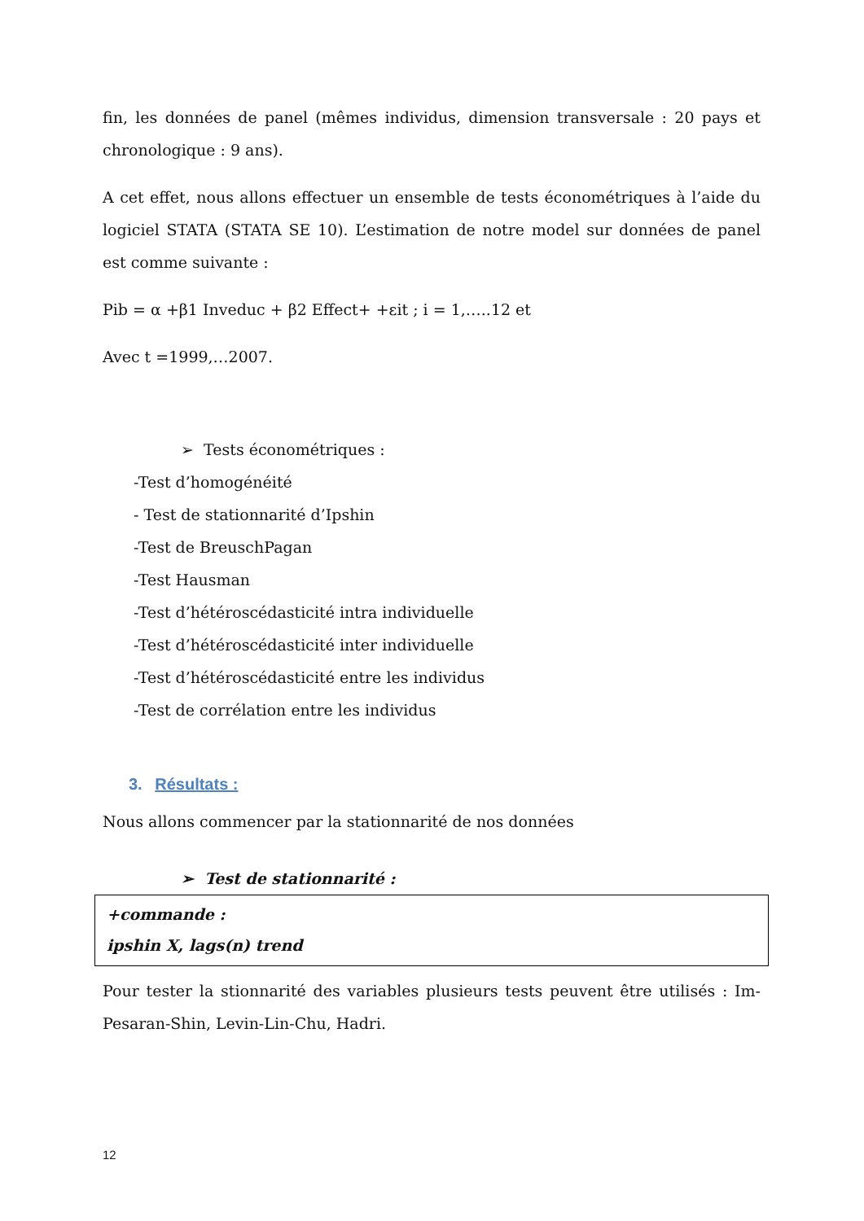fin, les données de panel (mêmes individus, dimension transversale : 20 pays et chronologique : 9 ans).
A cet effet, nous allons effectuer un ensemble de tests économétriques à l’aide du logiciel STATA (STATA SE 10). L’estimation de notre model sur données de panel est comme suivante :
Pib = α +β1 Inveduc + β2 Effect+ +εit ; i = 1,…..12 et
Avec t =1999,…2007.
➢ Tests économétriques :
-Test d’homogénéité
- Test de stationnarité d’Ipshin
-Test de BreuschPagan
-Test Hausman
-Test d’hétéroscédasticité intra individuelle
-Test d’hétéroscédasticité inter individuelle
-Test d’hétéroscédasticité entre les individus
-Test de corrélation entre les individus
3. Résultats :
Nous allons commencer par la stationnarité de nos données
➢ Test de stationnarité :
+commande :
ipshin X, lags(n) trend
Pour tester la stionnarité des variables plusieurs tests peuvent être utilisés : Im-Pesaran-Shin, Levin-Lin-Chu, Hadri.
12